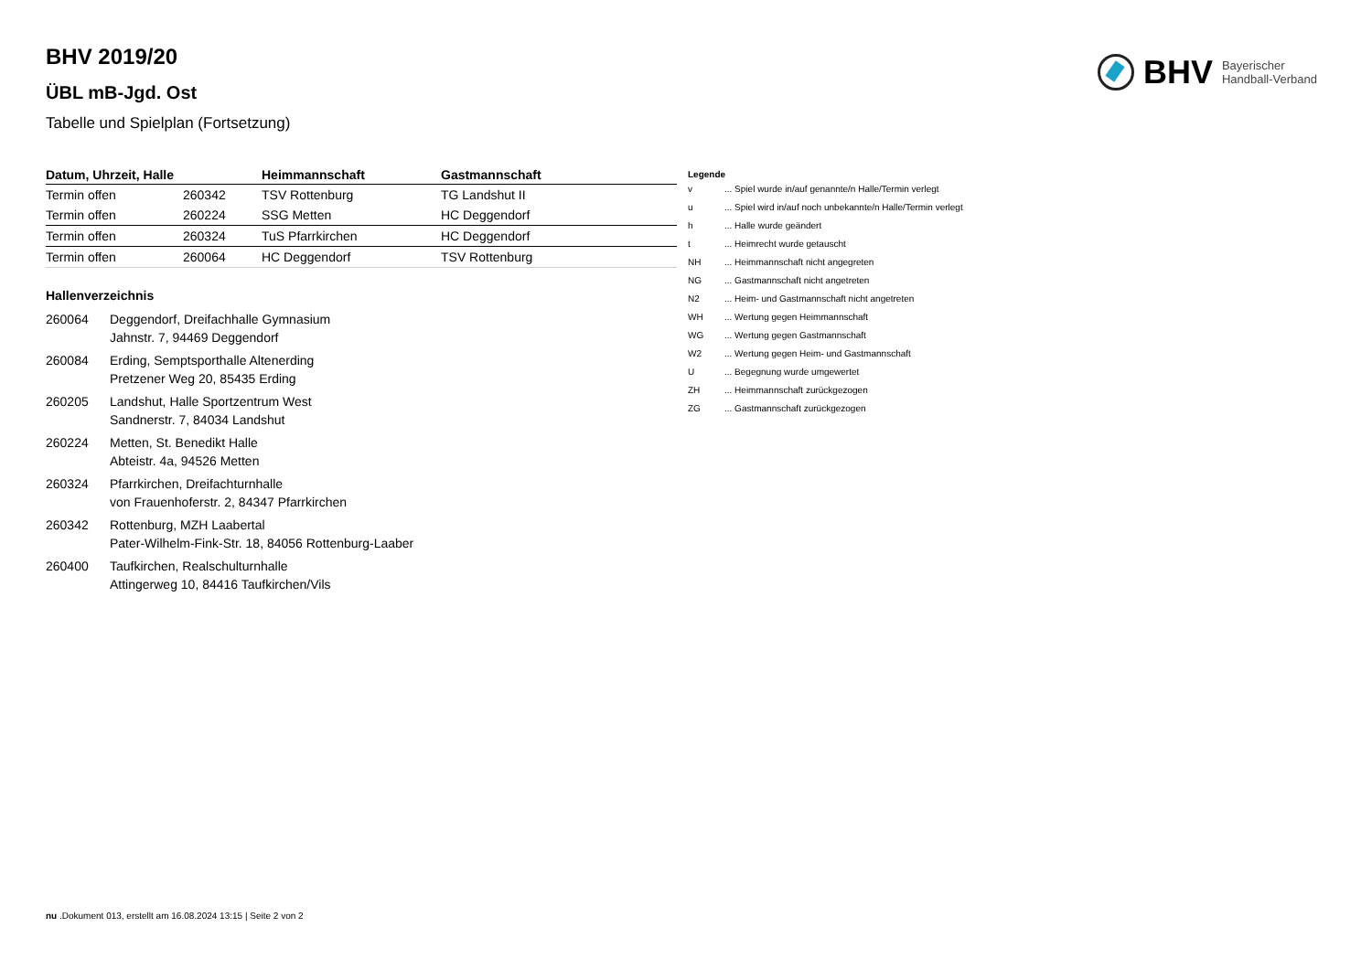BHV Bayerischer
Handball-Verband
BHV 2019/20
ÜBL mB-Jgd. Ost
Tabelle und Spielplan (Fortsetzung)
| Datum, Uhrzeit, Halle | | Heimmannschaft | Gastmannschaft |
| --- | --- | --- | --- |
| Termin offen | 260342 | TSV Rottenburg | TG Landshut II |
| Termin offen | 260224 | SSG Metten | HC Deggendorf |
| Termin offen | 260324 | TuS Pfarrkirchen | HC Deggendorf |
| Termin offen | 260064 | HC Deggendorf | TSV Rottenburg |
Hallenverzeichnis
| 260064 | Deggendorf, Dreifachhalle Gymnasium Jahnstr. 7, 94469 Deggendorf |
| 260084 | Erding, Semptsporthalle Altenerding Pretzener Weg 20, 85435 Erding |
| 260205 | Landshut, Halle Sportzentrum West Sandnerstr. 7, 84034 Landshut |
| 260224 | Metten, St. Benedikt Halle Abteistr. 4a, 94526 Metten |
| 260324 | Pfarrkirchen, Dreifachturnhalle von Frauenhoferstr. 2, 84347 Pfarrkirchen |
| 260342 | Rottenburg, MZH Laabertal Pater-Wilhelm-Fink-Str. 18, 84056 Rottenburg-Laaber |
| 260400 | Taufkirchen, Realschulturnhalle Attingerweg 10, 84416 Taufkirchen/Vils |
Legende
| v | ... Spiel wurde in/auf genannte/n Halle/Termin verlegt |
| u | ... Spiel wird in/auf noch unbekannte/n Halle/Termin verlegt |
| h | ... Halle wurde geändert |
| t | ... Heimrecht wurde getauscht |
| NH | ... Heimmannschaft nicht angegreten |
| NG | ... Gastmannschaft nicht angetreten |
| N2 | ... Heim- und Gastmannschaft nicht angetreten |
| WH | ... Wertung gegen Heimmannschaft |
| WG | ... Wertung gegen Gastmannschaft |
| W2 | ... Wertung gegen Heim- und Gastmannschaft |
| U | ... Begegnung wurde umgewertet |
| ZH | ... Heimmannschaft zurückgezogen |
| ZG | ... Gastmannschaft zurückgezogen |
nu .Dokument 013, erstellt am 16.08.2024 13:15 | Seite 2 von 2